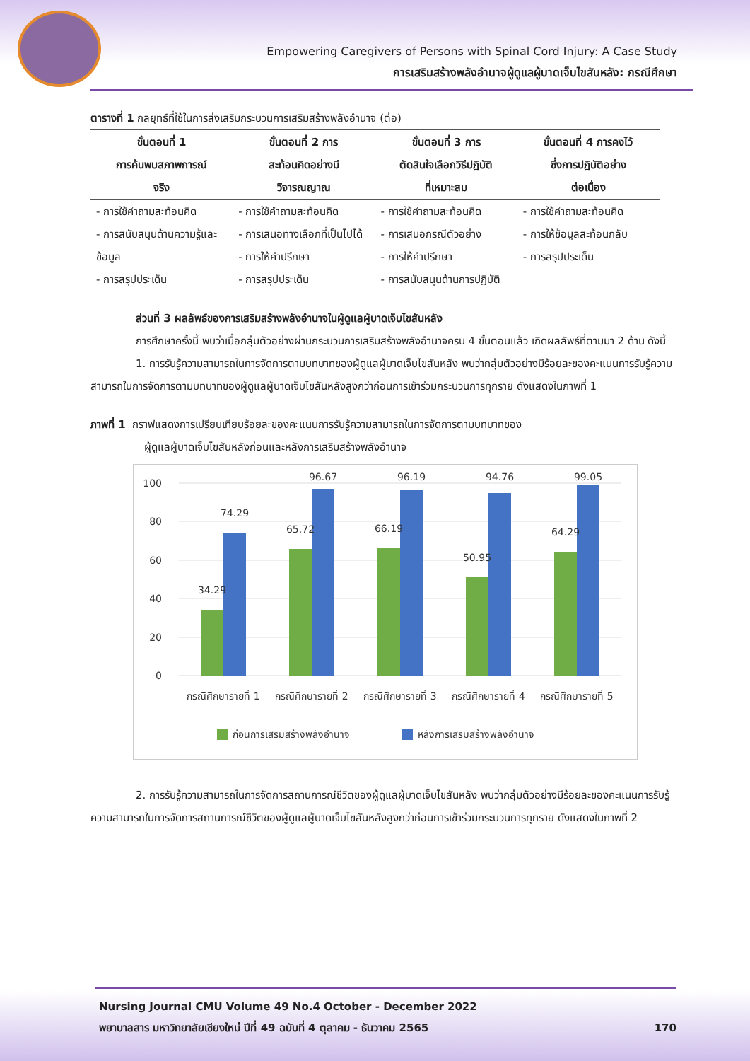Empowering Caregivers of Persons with Spinal Cord Injury: A Case Study
การเสริมสร้างพลังอำนาจผู้ดูแลผู้บาดเจ็บไขสันหลัง: กรณีศึกษา
ตารางที่ 1 กลยุทธ์ที่ใช้ในการส่งเสริมกระบวนการเสริมสร้างพลังอำนาจ (ต่อ)
| ขั้นตอนที่ 1 การค้นพบสภาพการณ์ จริง | ขั้นตอนที่ 2 การ สะท้อนคิดอย่างมี วิจารณญาณ | ขั้นตอนที่ 3 การ ตัดสินใจเลือกวิธีปฏิบัติ ที่เหมาะสม | ขั้นตอนที่ 4 การคงไว้ ซึ่งการปฏิบัติอย่าง ต่อเนื่อง |
| --- | --- | --- | --- |
| - การใช้คำถามสะท้อนคิด - การสนับสนุนด้านความรู้และข้อมูล - การสรุปประเด็น | - การใช้คำถามสะท้อนคิด - การเสนอทางเลือกที่เป็นไปได้ - การให้คำปรึกษา - การสรุปประเด็น | - การใช้คำถามสะท้อนคิด - การเสนอกรณีตัวอย่าง - การให้คำปรึกษา - การสนับสนุนด้านการปฏิบัติ | - การใช้คำถามสะท้อนคิด - การให้ข้อมูลสะท้อนกลับ - การสรุปประเด็น |
ส่วนที่ 3 ผลลัพธ์ของการเสริมสร้างพลังอำนาจในผู้ดูแลผู้บาดเจ็บไขสันหลัง
การศึกษาครั้งนี้ พบว่าเมื่อกลุ่มตัวอย่างผ่านกระบวนการเสริมสร้างพลังอำนาจครบ 4 ขั้นตอนแล้ว เกิดผลลัพธ์ที่ตามมา 2 ด้าน ดังนี้
1. การรับรู้ความสามารถในการจัดการตามบทบาทของผู้ดูแลผู้บาดเจ็บไขสันหลัง พบว่ากลุ่มตัวอย่างมีร้อยละของคะแนนการรับรู้ความสามารถในการจัดการตามบทบาทของผู้ดูแลผู้บาดเจ็บไขสันหลังสูงกว่าก่อนการเข้าร่วมกระบวนการทุกราย ดังแสดงในภาพที่ 1
ภาพที่ 1 กราฟแสดงการเปรียบเทียบร้อยละของคะแนนการรับรู้ความสามารถในการจัดการตามบทบาทของ
ผู้ดูแลผู้บาดเจ็บไขสันหลังก่อนและหลังการเสริมสร้างพลังอำนาจ
100
80
60
40
20
0
34.29
74.29
65.72
96.67
66.19
96.19
50.95
94.76
64.29
99.05
กรณีศึกษารายที่ 1
กรณีศึกษารายที่ 2
กรณีศึกษารายที่ 3
กรณีศึกษารายที่ 4
กรณีศึกษารายที่ 5
ก่อนการเสริมสร้างพลังอำนาจ
หลังการเสริมสร้างพลังอำนาจ
2. การรับรู้ความสามารถในการจัดการสถานการณ์ชีวิตของผู้ดูแลผู้บาดเจ็บไขสันหลัง พบว่ากลุ่มตัวอย่างมีร้อยละของคะแนนการรับรู้ความสามารถในการจัดการสถานการณ์ชีวิตของผู้ดูแลผู้บาดเจ็บไขสันหลังสูงกว่าก่อนการเข้าร่วมกระบวนการทุกราย ดังแสดงในภาพที่ 2
Nursing Journal CMU Volume 49 No.4 October - December 2022
พยาบาลสาร มหาวิทยาลัยเชียงใหม่ ปีที่ 49 ฉบับที่ 4 ตุลาคม - ธันวาคม 2565 170